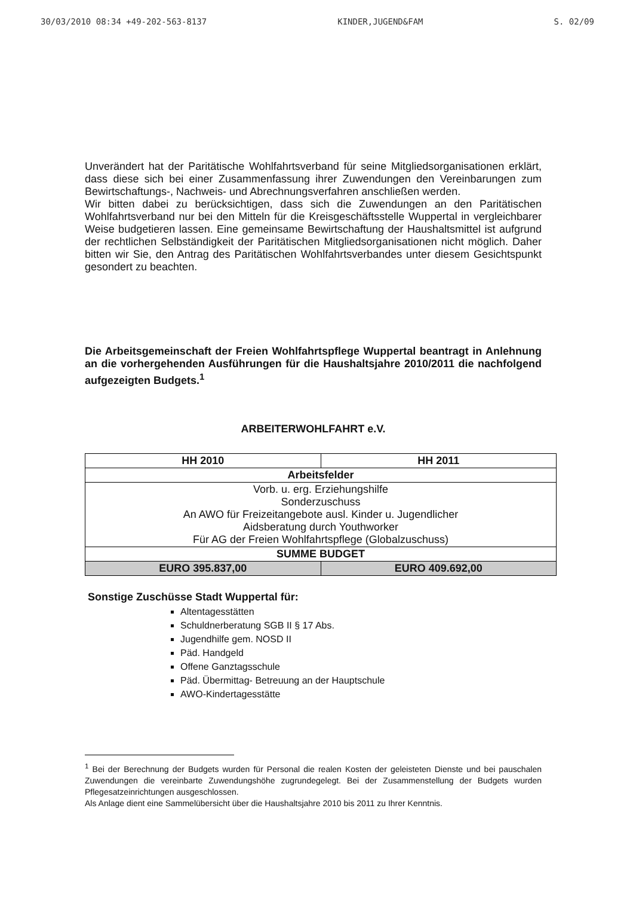30/03/2010 08:34 +49-202-563-8137 KINDER,JUGEND&FAM S. 02/09
Unverändert hat der Paritätische Wohlfahrtsverband für seine Mitgliedsorganisationen erklärt, dass diese sich bei einer Zusammenfassung ihrer Zuwendungen den Vereinbarungen zum Bewirtschaftungs-, Nachweis- und Abrechnungsverfahren anschließen werden.
Wir bitten dabei zu berücksichtigen, dass sich die Zuwendungen an den Paritätischen Wohlfahrtsverband nur bei den Mitteln für die Kreisgeschäftsstelle Wuppertal in vergleichbarer Weise budgetieren lassen. Eine gemeinsame Bewirtschaftung der Haushaltsmittel ist aufgrund der rechtlichen Selbständigkeit der Paritätischen Mitgliedsorganisationen nicht möglich. Daher bitten wir Sie, den Antrag des Paritätischen Wohlfahrtsverbandes unter diesem Gesichtspunkt gesondert zu beachten.
Die Arbeitsgemeinschaft der Freien Wohlfahrtspflege Wuppertal beantragt in Anlehnung an die vorhergehenden Ausführungen für die Haushaltsjahre 2010/2011 die nachfolgend aufgezeigten Budgets.<sup>1</sup>
ARBEITERWOHLFAHRT e.V.
| HH 2010 | HH 2011 |
| --- | --- |
| Arbeitsfelder | |
| Vorb. u. erg. Erziehungshilfe Sonderzuschuss An AWO für Freizeitangebote ausl. Kinder u. Jugendlicher Aidsberatung durch Youthworker Für AG der Freien Wohlfahrtspflege (Globalzuschuss) | |
| SUMME BUDGET | |
| EURO 395.837,00 | EURO 409.692,00 |
Sonstige Zuschüsse Stadt Wuppertal für:
Altentagesstätten
Schuldnerberatung SGB II § 17 Abs.
Jugendhilfe gem. NOSD II
Päd. Handgeld
Offene Ganztagsschule
Päd. Übermittag- Betreuung an der Hauptschule
AWO-Kindertagesstätte
<sup>1</sup> Bei der Berechnung der Budgets wurden für Personal die realen Kosten der geleisteten Dienste und bei pauschalen Zuwendungen die vereinbarte Zuwendungshöhe zugrundegelegt. Bei der Zusammenstellung der Budgets wurden Pflegesatzeinrichtungen ausgeschlossen.
Als Anlage dient eine Sammelübersicht über die Haushaltsjahre 2010 bis 2011 zu Ihrer Kenntnis.